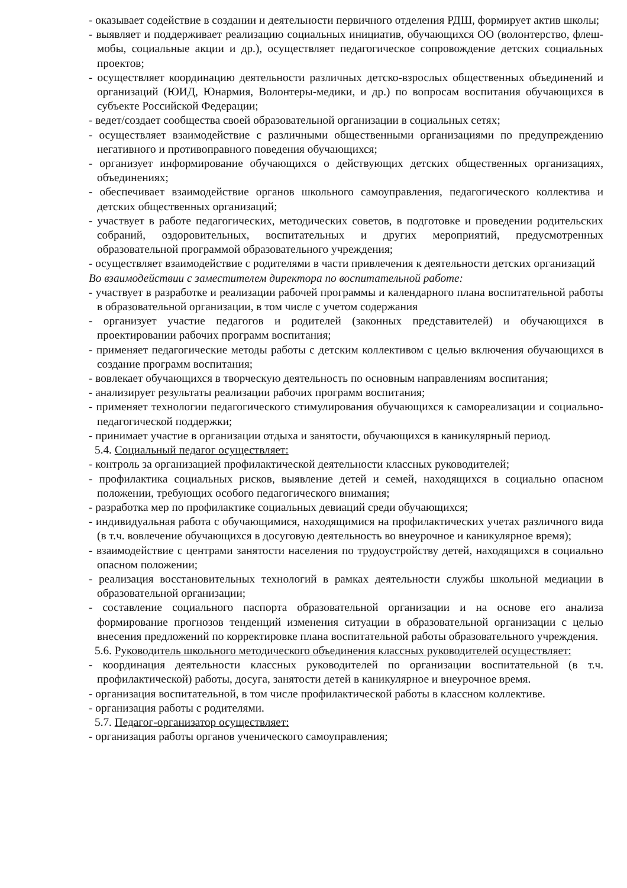- оказывает содействие в создании и деятельности первичного отделения РДШ, формирует актив школы;
- выявляет и поддерживает реализацию социальных инициатив, обучающихся ОО (волонтерство, флеш-мобы, социальные акции и др.), осуществляет педагогическое сопровождение детских социальных проектов;
- осуществляет координацию деятельности различных детско-взрослых общественных объединений и организаций (ЮИД, Юнармия, Волонтеры-медики, и др.) по вопросам воспитания обучающихся в субъекте Российской Федерации;
- ведет/создает сообщества своей образовательной организации в социальных сетях;
- осуществляет взаимодействие с различными общественными организациями по предупреждению негативного и противоправного поведения обучающихся;
- организует информирование обучающихся о действующих детских общественных организациях, объединениях;
- обеспечивает взаимодействие органов школьного самоуправления, педагогического коллектива и детских общественных организаций;
- участвует в работе педагогических, методических советов, в подготовке и проведении родительских собраний, оздоровительных, воспитательных и других мероприятий, предусмотренных образовательной программой образовательного учреждения;
- осуществляет взаимодействие с родителями в части привлечения к деятельности детских организаций
Во взаимодействии с заместителем директора по воспитательной работе:
- участвует в разработке и реализации рабочей программы и календарного плана воспитательной работы в образовательной организации, в том числе с учетом содержания
- организует участие педагогов и родителей (законных представителей) и обучающихся в проектировании рабочих программ воспитания;
- применяет педагогические методы работы с детским коллективом с целью включения обучающихся в создание программ воспитания;
- вовлекает обучающихся в творческую деятельность по основным направлениям воспитания;
- анализирует результаты реализации рабочих программ воспитания;
- применяет технологии педагогического стимулирования обучающихся к самореализации и социально-педагогической поддержки;
- принимает участие в организации отдыха и занятости, обучающихся в каникулярный период.
5.4. Социальный педагог осуществляет:
- контроль за организацией профилактической деятельности классных руководителей;
- профилактика социальных рисков, выявление детей и семей, находящихся в социально опасном положении, требующих особого педагогического внимания;
- разработка мер по профилактике социальных девиаций среди обучающихся;
- индивидуальная работа с обучающимися, находящимися на профилактических учетах различного вида (в т.ч. вовлечение обучающихся в досуговую деятельность во внеурочное и каникулярное время);
- взаимодействие с центрами занятости населения по трудоустройству детей, находящихся в социально опасном положении;
- реализация восстановительных технологий в рамках деятельности службы школьной медиации в образовательной организации;
- составление социального паспорта образовательной организации и на основе его анализа формирование прогнозов тенденций изменения ситуации в образовательной организации с целью внесения предложений по корректировке плана воспитательной работы образовательного учреждения.
5.6. Руководитель школьного методического объединения классных руководителей осуществляет:
- координация деятельности классных руководителей по организации воспитательной (в т.ч. профилактической) работы, досуга, занятости детей в каникулярное и внеурочное время.
- организация воспитательной, в том числе профилактической работы в классном коллективе.
- организация работы с родителями.
5.7. Педагог-организатор осуществляет:
- организация работы органов ученического самоуправления;